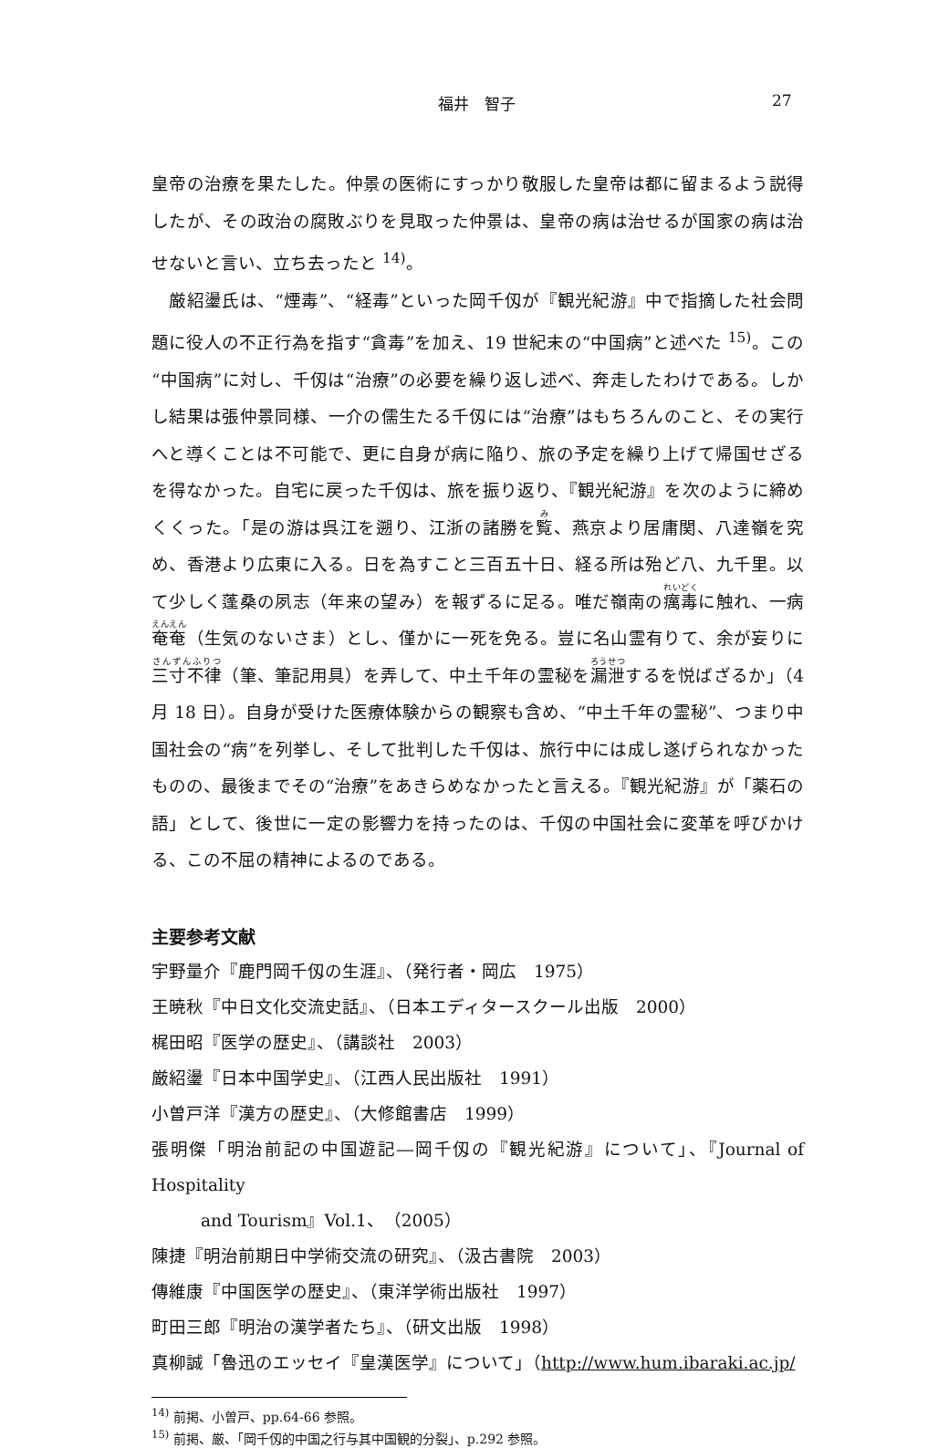福井　智子 27
皇帝の治療を果たした。仲景の医術にすっかり敬服した皇帝は都に留まるよう説得したが、その政治の腐敗ぶりを見取った仲景は、皇帝の病は治せるが国家の病は治せないと言い、立ち去ったと <sup>14)</sup>。
　厳紹璗氏は、“煙毒”、“経毒”といった岡千仭が『観光紀游』中で指摘した社会問題に役人の不正行為を指す“貪毒”を加え、19 世紀末の“中国病”と述べた <sup>15)</sup>。この“中国病”に対し、千仭は“治療”の必要を繰り返し述べ、奔走したわけである。しかし結果は張仲景同様、一介の儒生たる千仭には“治療”はもちろんのこと、その実行へと導くことは不可能で、更に自身が病に陥り、旅の予定を繰り上げて帰国せざるを得なかった。自宅に戻った千仭は、旅を振り返り、『観光紀游』を次のように締めくくった。「是の游は呉江を遡り、江浙の諸勝を覧、燕京より居庸関、八達嶺を究め、香港より広東に入る。日を為すこと三百五十日、経る所は殆ど八、九千里。以て少しく蓬桑の夙志（年来の望み）を報ずるに足る。唯だ嶺南の癘毒に触れ、一病奄奄（生気のないさま）とし、僅かに一死を免る。豈に名山霊有りて、余が妄りに三寸不律（筆、筆記用具）を弄して、中土千年の霊秘を漏泄するを悦ばざるか」（4 月 18 日）。自身が受けた医療体験からの観察も含め、“中土千年の霊秘”、つまり中国社会の“病”を列挙し、そして批判した千仭は、旅行中には成し遂げられなかったものの、最後までその“治療”をあきらめなかったと言える。『観光紀游』が「薬石の語」として、後世に一定の影響力を持ったのは、千仭の中国社会に変革を呼びかける、この不屈の精神によるのである。
主要参考文献
宇野量介『鹿門岡千仭の生涯』、（発行者・岡広　1975）
王暁秋『中日文化交流史話』、（日本エディタースクール出版　2000）
梶田昭『医学の歴史』、（講談社　2003）
厳紹璗『日本中国学史』、（江西人民出版社　1991）
小曽戸洋『漢方の歴史』、（大修館書店　1999）
張明傑「明治前記の中国遊記―岡千仭の『観光紀游』について」、『Journal of Hospitality
and Tourism』Vol.1、（2005）
陳捷『明治前期日中学術交流の研究』、（汲古書院　2003）
傳維康『中国医学の歴史』、（東洋学術出版社　1997）
町田三郎『明治の漢学者たち』、（研文出版　1998）
真柳誠「魯迅のエッセイ『皇漢医学』について」（http://www.hum.ibaraki.ac.jp/
<sup>14)</sup> 前掲、小曽戸、pp.64-66 参照。
<sup>15)</sup> 前掲、厳、「岡千仭的中国之行与其中国観的分裂」、p.292 参照。